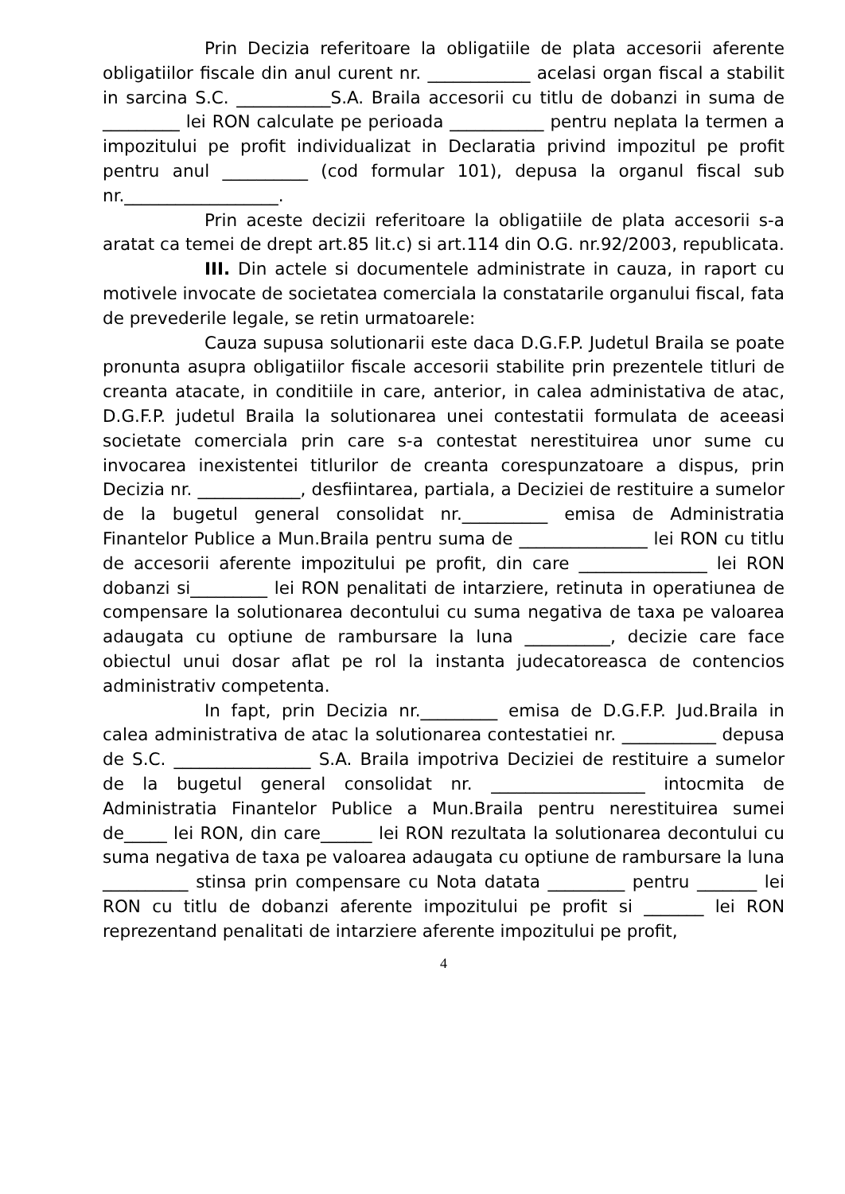Prin Decizia referitoare la obligatiile de plata accesorii aferente obligatiilor fiscale din anul curent nr. ____________ acelasi organ fiscal a stabilit in sarcina S.C. ___________S.A. Braila accesorii cu titlu de dobanzi in suma de _________ lei RON calculate pe perioada ___________ pentru neplata la termen a impozitului pe profit individualizat in Declaratia privind impozitul pe profit pentru anul __________ (cod formular 101), depusa la organul fiscal sub nr.__________________.
Prin aceste decizii referitoare la obligatiile de plata accesorii s-a aratat ca temei de drept art.85 lit.c) si art.114 din O.G. nr.92/2003, republicata.
III. Din actele si documentele administrate in cauza, in raport cu motivele invocate de societatea comerciala la constatarile organului fiscal, fata de prevederile legale, se retin urmatoarele:
Cauza supusa solutionarii este daca D.G.F.P. Judetul Braila se poate pronunta asupra obligatiilor fiscale accesorii stabilite prin prezentele titluri de creanta atacate, in conditiile in care, anterior, in calea administativa de atac, D.G.F.P. judetul Braila la solutionarea unei contestatii formulata de aceeasi societate comerciala prin care s-a contestat nerestituirea unor sume cu invocarea inexistentei titlurilor de creanta corespunzatoare a dispus, prin Decizia nr. ____________, desfiintarea, partiala, a Deciziei de restituire a sumelor de la bugetul general consolidat nr.__________ emisa de Administratia Finantelor Publice a Mun.Braila pentru suma de _______________ lei RON cu titlu de accesorii aferente impozitului pe profit, din care _______________ lei RON dobanzi si_________ lei RON penalitati de intarziere, retinuta in operatiunea de compensare la solutionarea decontului cu suma negativa de taxa pe valoarea adaugata cu optiune de rambursare la luna __________, decizie care face obiectul unui dosar aflat pe rol la instanta judecatoreasca de contencios administrativ competenta.
In fapt, prin Decizia nr._________ emisa de D.G.F.P. Jud.Braila in calea administrativa de atac la solutionarea contestatiei nr. ___________ depusa de S.C. ________________ S.A. Braila impotriva Deciziei de restituire a sumelor de la bugetul general consolidat nr. __________________ intocmita de Administratia Finantelor Publice a Mun.Braila pentru nerestituirea sumei de_____ lei RON, din care______ lei RON rezultata la solutionarea decontului cu suma negativa de taxa pe valoarea adaugata cu optiune de rambursare la luna __________ stinsa prin compensare cu Nota datata _________ pentru _______ lei RON cu titlu de dobanzi aferente impozitului pe profit si _______ lei RON reprezentand penalitati de intarziere aferente impozitului pe profit,
4